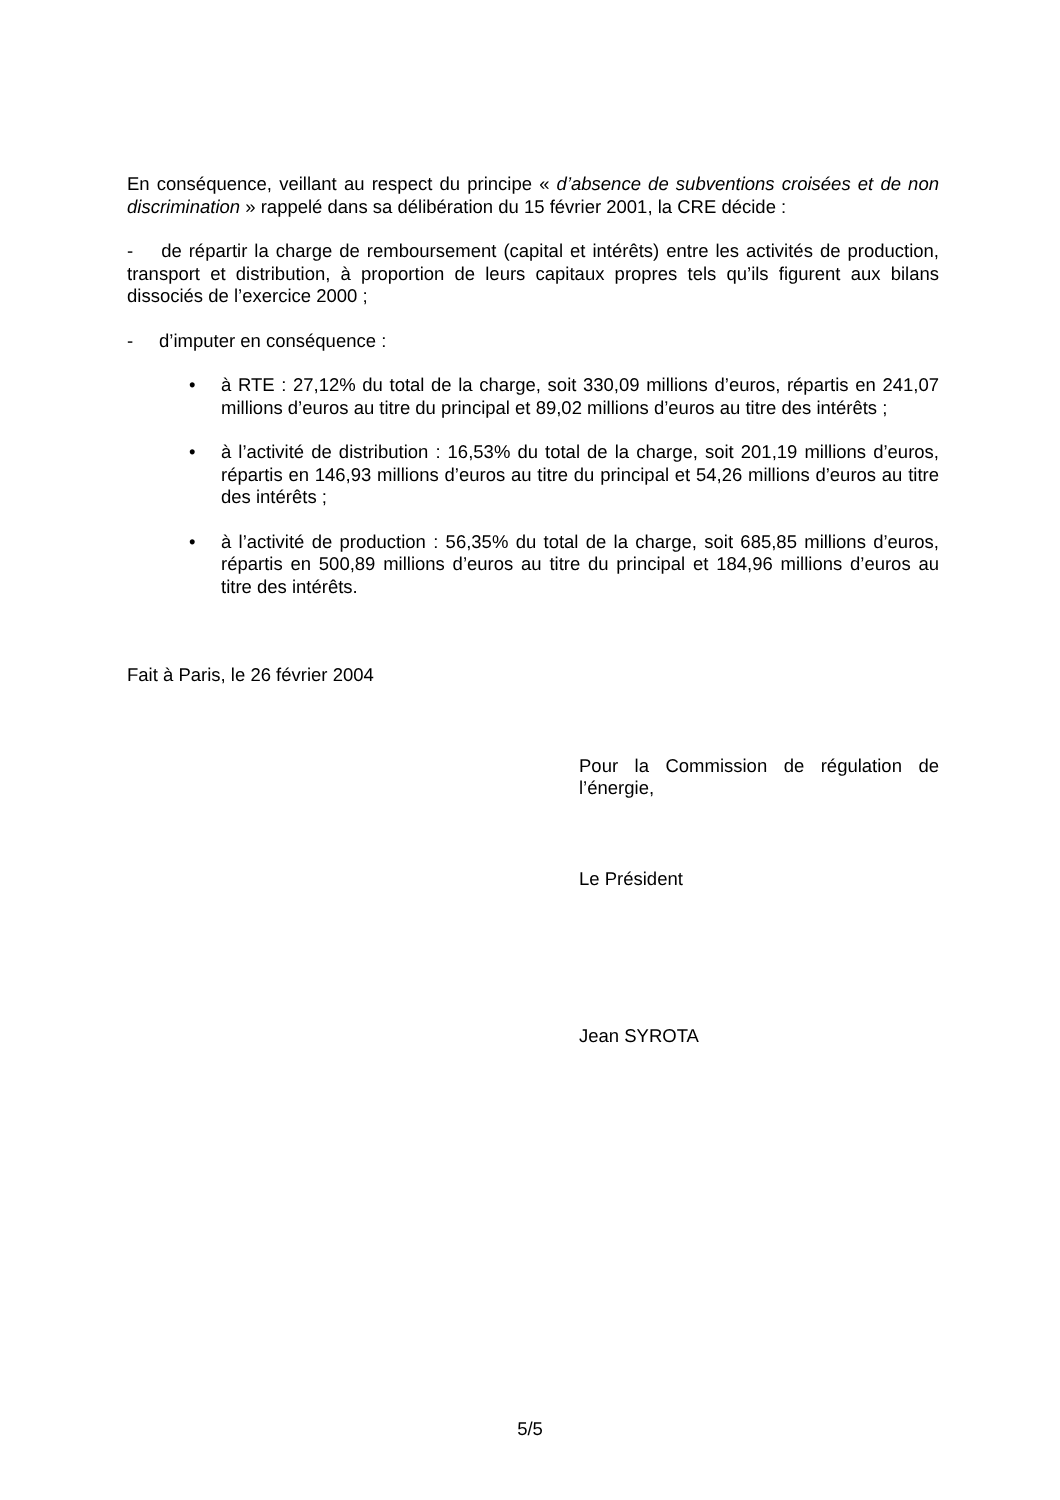En conséquence, veillant au respect du principe « d’absence de subventions croisées et de non discrimination » rappelé dans sa délibération du 15 février 2001, la CRE décide :
- de répartir la charge de remboursement (capital et intérêts) entre les activités de production, transport et distribution, à proportion de leurs capitaux propres tels qu’ils figurent aux bilans dissociés de l’exercice 2000 ;
- d’imputer en conséquence :
• à RTE : 27,12% du total de la charge, soit 330,09 millions d’euros, répartis en 241,07 millions d’euros au titre du principal et 89,02 millions d’euros au titre des intérêts ;
• à l’activité de distribution : 16,53% du total de la charge, soit 201,19 millions d’euros, répartis en 146,93 millions d’euros au titre du principal et 54,26 millions d’euros au titre des intérêts ;
• à l’activité de production : 56,35% du total de la charge, soit 685,85 millions d’euros, répartis en 500,89 millions d’euros au titre du principal et 184,96 millions d’euros au titre des intérêts.
Fait à Paris, le 26 février 2004
Pour la Commission de régulation de l’énergie,
Le Président
Jean SYROTA
5/5